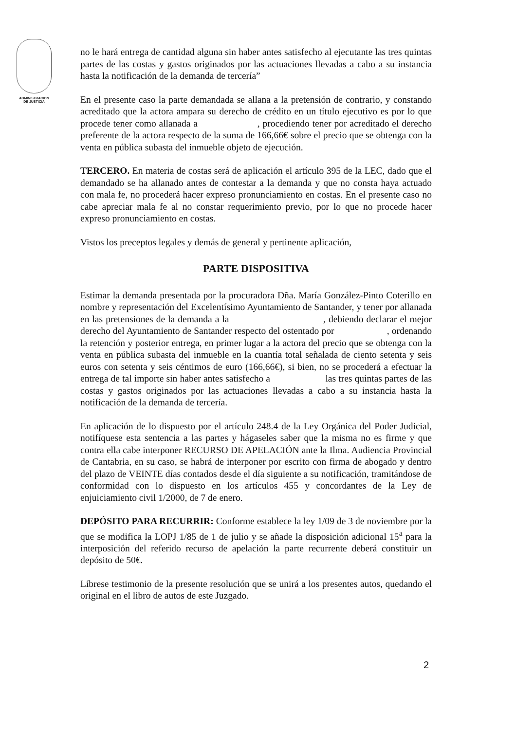ADMINISTRACION
DE JUSTICIA
no le hará entrega de cantidad alguna sin haber antes satisfecho al ejecutante las tres quintas partes de las costas y gastos originados por las actuaciones llevadas a cabo a su instancia hasta la notificación de la demanda de tercería”
En el presente caso la parte demandada se allana a la pretensión de contrario, y constando acreditado que la actora ampara su derecho de crédito en un título ejecutivo es por lo que procede tener como allanada a , procediendo tener por acreditado el derecho preferente de la actora respecto de la suma de 166,66€ sobre el precio que se obtenga con la venta en pública subasta del inmueble objeto de ejecución.
TERCERO. En materia de costas será de aplicación el artículo 395 de la LEC, dado que el demandado se ha allanado antes de contestar a la demanda y que no consta haya actuado con mala fe, no procederá hacer expreso pronunciamiento en costas. En el presente caso no cabe apreciar mala fe al no constar requerimiento previo, por lo que no procede hacer expreso pronunciamiento en costas.
Vistos los preceptos legales y demás de general y pertinente aplicación,
PARTE DISPOSITIVA
Estimar la demanda presentada por la procuradora Dña. María González-Pinto Coterillo en nombre y representación del Excelentísimo Ayuntamiento de Santander, y tener por allanada en las pretensiones de la demanda a la , debiendo declarar el mejor derecho del Ayuntamiento de Santander respecto del ostentado por , ordenando la retención y posterior entrega, en primer lugar a la actora del precio que se obtenga con la venta en pública subasta del inmueble en la cuantía total señalada de ciento setenta y seis euros con setenta y seis céntimos de euro (166,66€), si bien, no se procederá a efectuar la entrega de tal importe sin haber antes satisfecho a las tres quintas partes de las costas y gastos originados por las actuaciones llevadas a cabo a su instancia hasta la notificación de la demanda de tercería.
En aplicación de lo dispuesto por el artículo 248.4 de la Ley Orgánica del Poder Judicial, notifíquese esta sentencia a las partes y hágaseles saber que la misma no es firme y que contra ella cabe interponer RECURSO DE APELACIÓN ante la Ilma. Audiencia Provincial de Cantabria, en su caso, se habrá de interponer por escrito con firma de abogado y dentro del plazo de VEINTE días contados desde el día siguiente a su notificación, tramitándose de conformidad con lo dispuesto en los artículos 455 y concordantes de la Ley de enjuiciamiento civil 1/2000, de 7 de enero.
DEPÓSITO PARA RECURRIR: Conforme establece la ley 1/09 de 3 de noviembre por la que se modifica la LOPJ 1/85 de 1 de julio y se añade la disposición adicional 15<sup>a</sup> para la interposición del referido recurso de apelación la parte recurrente deberá constituir un depósito de 50€.
Líbrese testimonio de la presente resolución que se unirá a los presentes autos, quedando el original en el libro de autos de este Juzgado.
2